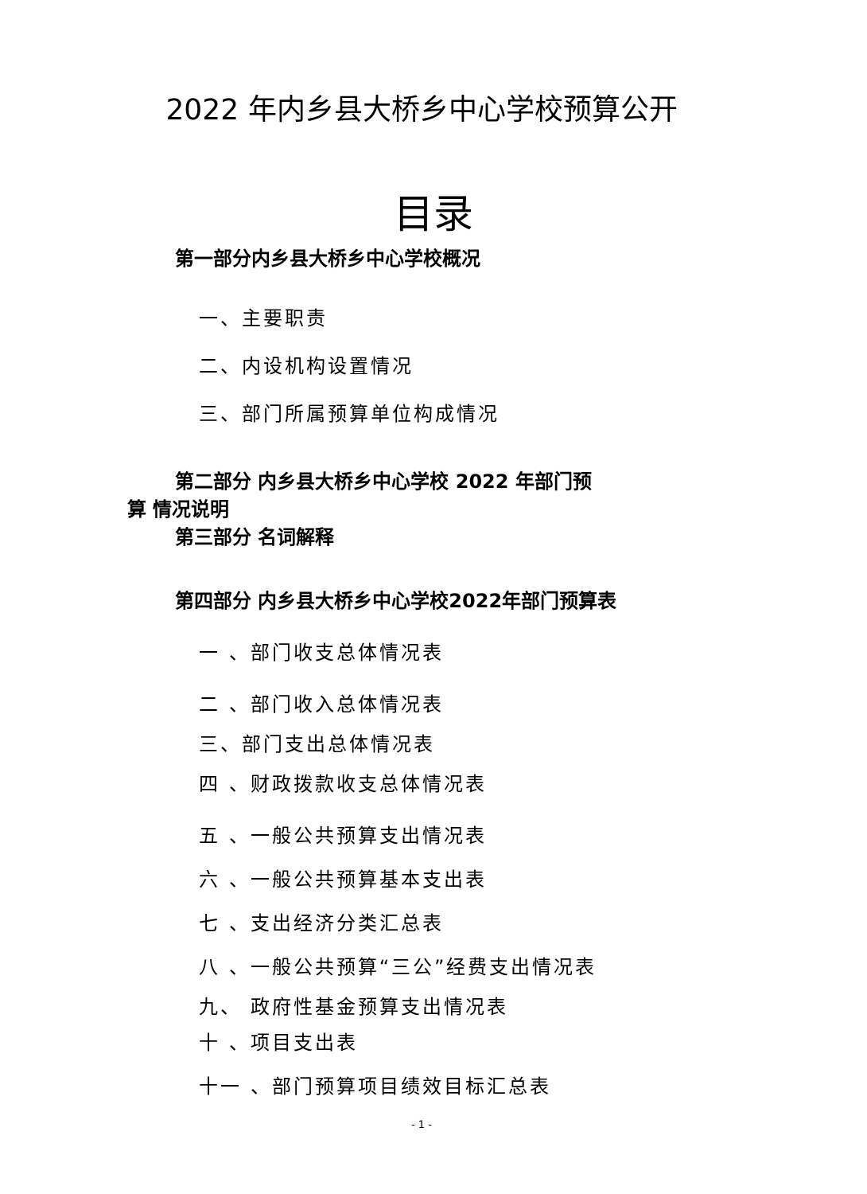2022 年内乡县大桥乡中心学校预算公开
目录
第一部分内乡县大桥乡中心学校概况
一、主要职责
二、内设机构设置情况
三、部门所属预算单位构成情况
第二部分 内乡县大桥乡中心学校 2022 年部门预
算 情况说明
第三部分 名词解释
第四部分 内乡县大桥乡中心学校2022年部门预算表
一 、部门收支总体情况表
二 、部门收入总体情况表
三、部门支出总体情况表
四 、财政拨款收支总体情况表
五 、一般公共预算支出情况表
六 、一般公共预算基本支出表
七 、支出经济分类汇总表
八 、一般公共预算“三公”经费支出情况表
九、 政府性基金预算支出情况表
十 、项目支出表
十一 、部门预算项目绩效目标汇总表
- 1 -